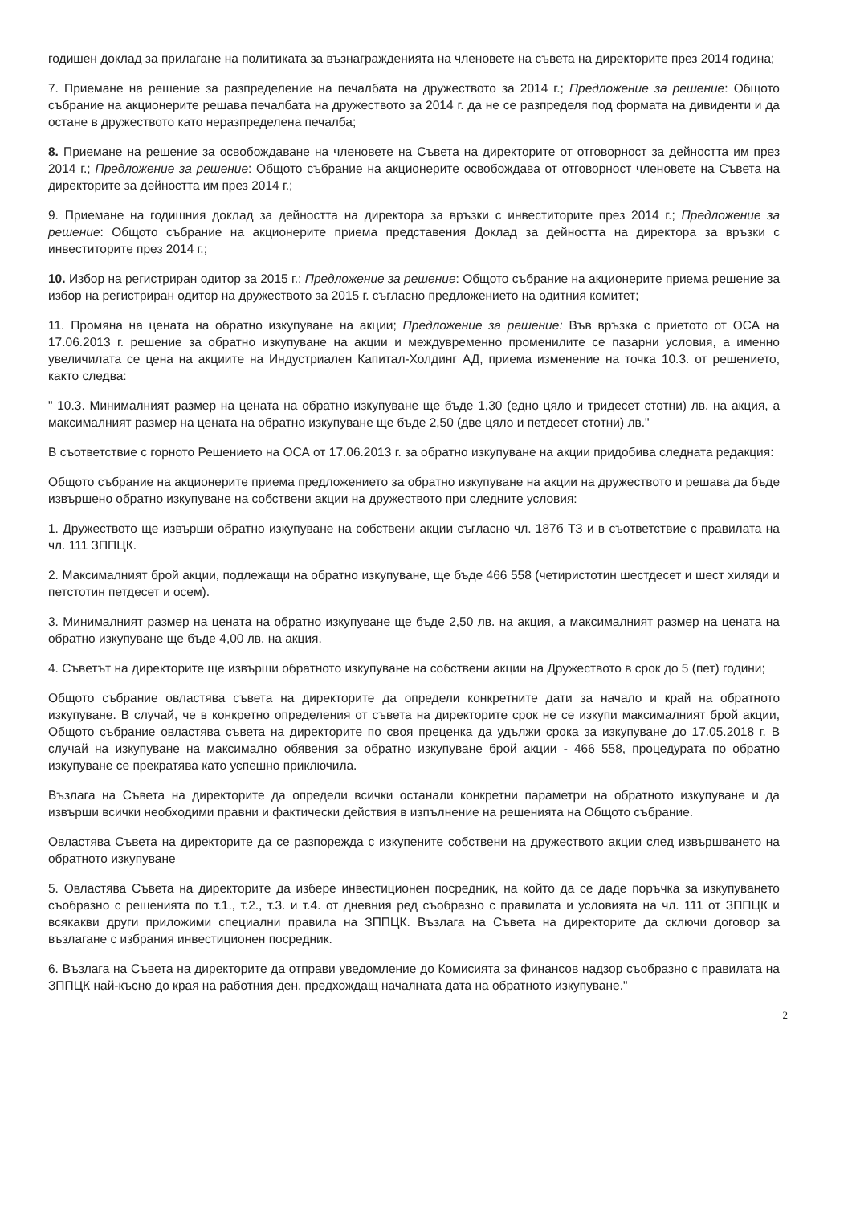годишен доклад за прилагане на политиката за възнагражденията на членовете на съвета на директорите през 2014 година;
7. Приемане на решение за разпределение на печалбата на дружеството за 2014 г.; Предложение за решение: Общото събрание на акционерите решава печалбата на дружеството за 2014 г. да не се разпределя под формата на дивиденти и да остане в дружеството като неразпределена печалба;
8. Приемане на решение за освобождаване на членовете на Съвета на директорите от отговорност за дейността им през 2014 г.; Предложение за решение: Общото събрание на акционерите освобождава от отговорност членовете на Съвета на директорите за дейността им през 2014 г.;
9. Приемане на годишния доклад за дейността на директора за връзки с инвеститорите през 2014 г.; Предложение за решение: Общото събрание на акционерите приема представения Доклад за дейността на директора за връзки с инвеститорите през 2014 г.;
10. Избор на регистриран одитор за 2015 г.; Предложение за решение: Общото събрание на акционерите приема решение за избор на регистриран одитор на дружеството за 2015 г. съгласно предложението на одитния комитет;
11. Промяна на цената на обратно изкупуване на акции; Предложение за решение: Във връзка с приетото от ОСА на 17.06.2013 г. решение за обратно изкупуване на акции и междувременно променилите се пазарни условия, а именно увеличилата се цена на акциите на Индустриален Капитал-Холдинг АД, приема изменение на точка 10.3. от решението, както следва:
" 10.3. Минималният размер на цената на обратно изкупуване ще бъде 1,30 (едно цяло и тридесет стотни) лв. на акция, а максималният размер на цената на обратно изкупуване ще бъде 2,50 (две цяло и петдесет стотни) лв."
В съответствие с горното Решението на ОСА от 17.06.2013 г. за обратно изкупуване на акции придобива следната редакция:
Общото събрание на акционерите приема предложението за обратно изкупуване на акции на дружеството и решава да бъде извършено обратно изкупуване на собствени акции на дружеството при следните условия:
1. Дружеството ще извърши обратно изкупуване на собствени акции съгласно чл. 187б ТЗ и в съответствие с правилата на чл. 111 ЗППЦК.
2. Максималният брой акции, подлежащи на обратно изкупуване, ще бъде 466 558 (четиристотин шестдесет и шест хиляди и петстотин петдесет и осем).
3. Минималният размер на цената на обратно изкупуване ще бъде 2,50 лв. на акция, а максималният размер на цената на обратно изкупуване ще бъде 4,00 лв. на акция.
4. Съветът на директорите ще извърши обратното изкупуване на собствени акции на Дружеството в срок до 5 (пет) години;
Общото събрание овластява съвета на директорите да определи конкретните дати за начало и край на обратното изкупуване. В случай, че в конкретно определения от съвета на директорите срок не се изкупи максималният брой акции, Общото събрание овластява съвета на директорите по своя преценка да удължи срока за изкупуване до 17.05.2018 г. В случай на изкупуване на максимално обявения за обратно изкупуване брой акции - 466 558, процедурата по обратно изкупуване се прекратява като успешно приключила.
Възлага на Съвета на директорите да определи всички останали конкретни параметри на обратното изкупуване и да извърши всички необходими правни и фактически действия в изпълнение на решенията на Общото събрание.
Овластява Съвета на директорите да се разпорежда с изкупените собствени на дружеството акции след извършването на обратното изкупуване
5. Овластява Съвета на директорите да избере инвестиционен посредник, на който да се даде поръчка за изкупуването съобразно с решенията по т.1., т.2., т.3. и т.4. от дневния ред съобразно с правилата и условията на чл. 111 от ЗППЦК и всякакви други приложими специални правила на ЗППЦК. Възлага на Съвета на директорите да сключи договор за възлагане с избрания инвестиционен посредник.
6. Възлага на Съвета на директорите да отправи уведомление до Комисията за финансов надзор съобразно с правилата на ЗППЦК най-късно до края на работния ден, предхождащ началната дата на обратното изкупуване."
2